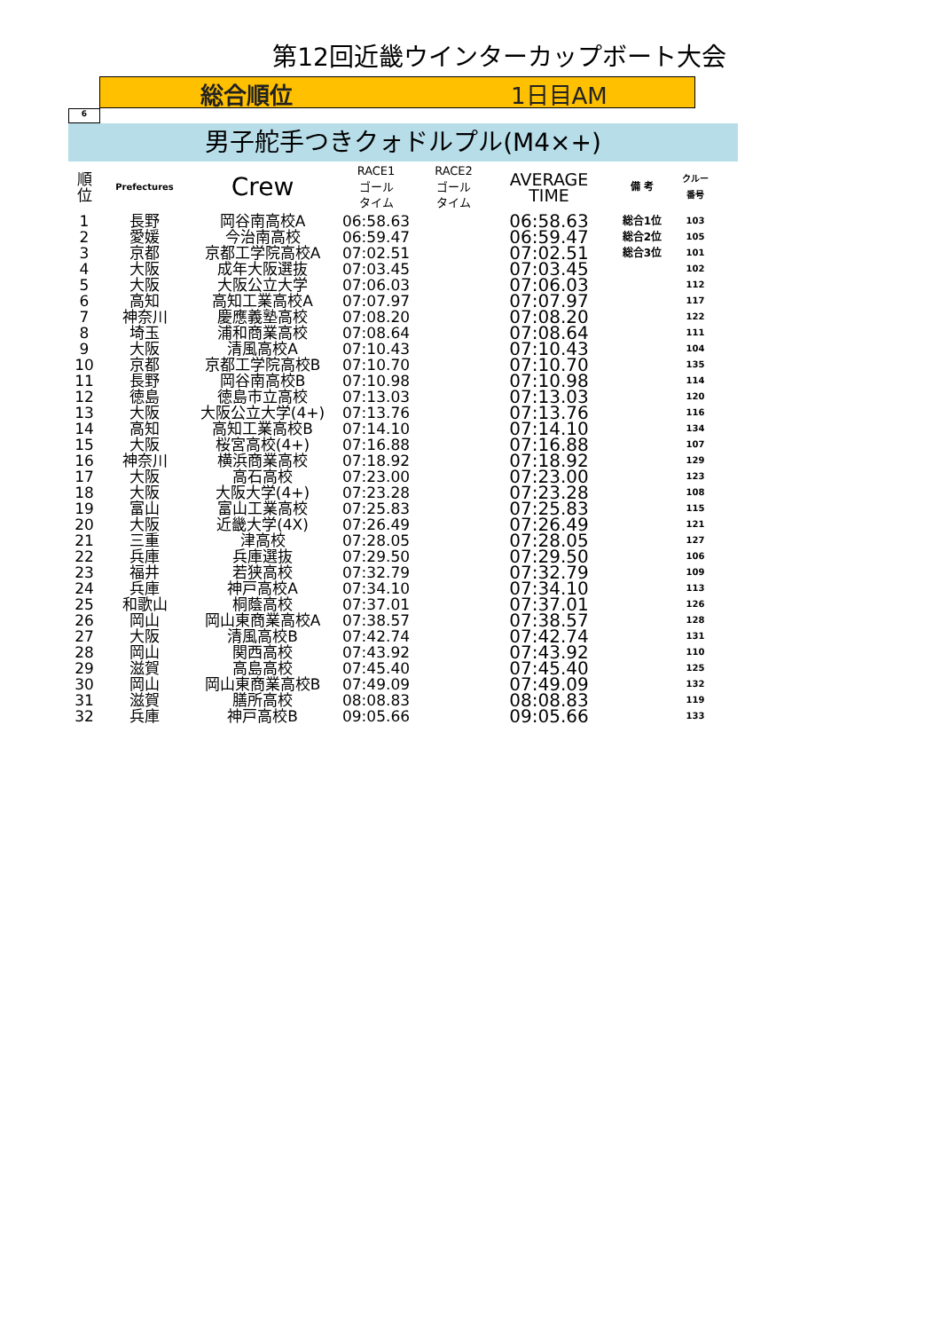第12回近畿ウインターカップボート大会
総合順位 1日目AM
6
男子舵手つきクォドルプル(M4×+)
| 順 位 | Prefectures | Crew | RACE1 ゴール タイム | RACE2 ゴール タイム | AVERAGE TIME | 備 考 | クルー 番号 |
| --- | --- | --- | --- | --- | --- | --- | --- |
| 1 | 長野 | 岡谷南高校A | 06:58.63 | | 06:58.63 | 総合1位 | 103 |
| 2 | 愛媛 | 今治南高校 | 06:59.47 | | 06:59.47 | 総合2位 | 105 |
| 3 | 京都 | 京都工学院高校A | 07:02.51 | | 07:02.51 | 総合3位 | 101 |
| 4 | 大阪 | 成年大阪選抜 | 07:03.45 | | 07:03.45 | | 102 |
| 5 | 大阪 | 大阪公立大学 | 07:06.03 | | 07:06.03 | | 112 |
| 6 | 高知 | 高知工業高校A | 07:07.97 | | 07:07.97 | | 117 |
| 7 | 神奈川 | 慶應義塾高校 | 07:08.20 | | 07:08.20 | | 122 |
| 8 | 埼玉 | 浦和商業高校 | 07:08.64 | | 07:08.64 | | 111 |
| 9 | 大阪 | 清風高校A | 07:10.43 | | 07:10.43 | | 104 |
| 10 | 京都 | 京都工学院高校B | 07:10.70 | | 07:10.70 | | 135 |
| 11 | 長野 | 岡谷南高校B | 07:10.98 | | 07:10.98 | | 114 |
| 12 | 徳島 | 徳島市立高校 | 07:13.03 | | 07:13.03 | | 120 |
| 13 | 大阪 | 大阪公立大学(4+) | 07:13.76 | | 07:13.76 | | 116 |
| 14 | 高知 | 高知工業高校B | 07:14.10 | | 07:14.10 | | 134 |
| 15 | 大阪 | 桜宮高校(4+) | 07:16.88 | | 07:16.88 | | 107 |
| 16 | 神奈川 | 横浜商業高校 | 07:18.92 | | 07:18.92 | | 129 |
| 17 | 大阪 | 高石高校 | 07:23.00 | | 07:23.00 | | 123 |
| 18 | 大阪 | 大阪大学(4+) | 07:23.28 | | 07:23.28 | | 108 |
| 19 | 富山 | 富山工業高校 | 07:25.83 | | 07:25.83 | | 115 |
| 20 | 大阪 | 近畿大学(4X) | 07:26.49 | | 07:26.49 | | 121 |
| 21 | 三重 | 津高校 | 07:28.05 | | 07:28.05 | | 127 |
| 22 | 兵庫 | 兵庫選抜 | 07:29.50 | | 07:29.50 | | 106 |
| 23 | 福井 | 若狭高校 | 07:32.79 | | 07:32.79 | | 109 |
| 24 | 兵庫 | 神戸高校A | 07:34.10 | | 07:34.10 | | 113 |
| 25 | 和歌山 | 桐蔭高校 | 07:37.01 | | 07:37.01 | | 126 |
| 26 | 岡山 | 岡山東商業高校A | 07:38.57 | | 07:38.57 | | 128 |
| 27 | 大阪 | 清風高校B | 07:42.74 | | 07:42.74 | | 131 |
| 28 | 岡山 | 関西高校 | 07:43.92 | | 07:43.92 | | 110 |
| 29 | 滋賀 | 高島高校 | 07:45.40 | | 07:45.40 | | 125 |
| 30 | 岡山 | 岡山東商業高校B | 07:49.09 | | 07:49.09 | | 132 |
| 31 | 滋賀 | 膳所高校 | 08:08.83 | | 08:08.83 | | 119 |
| 32 | 兵庫 | 神戸高校B | 09:05.66 | | 09:05.66 | | 133 |